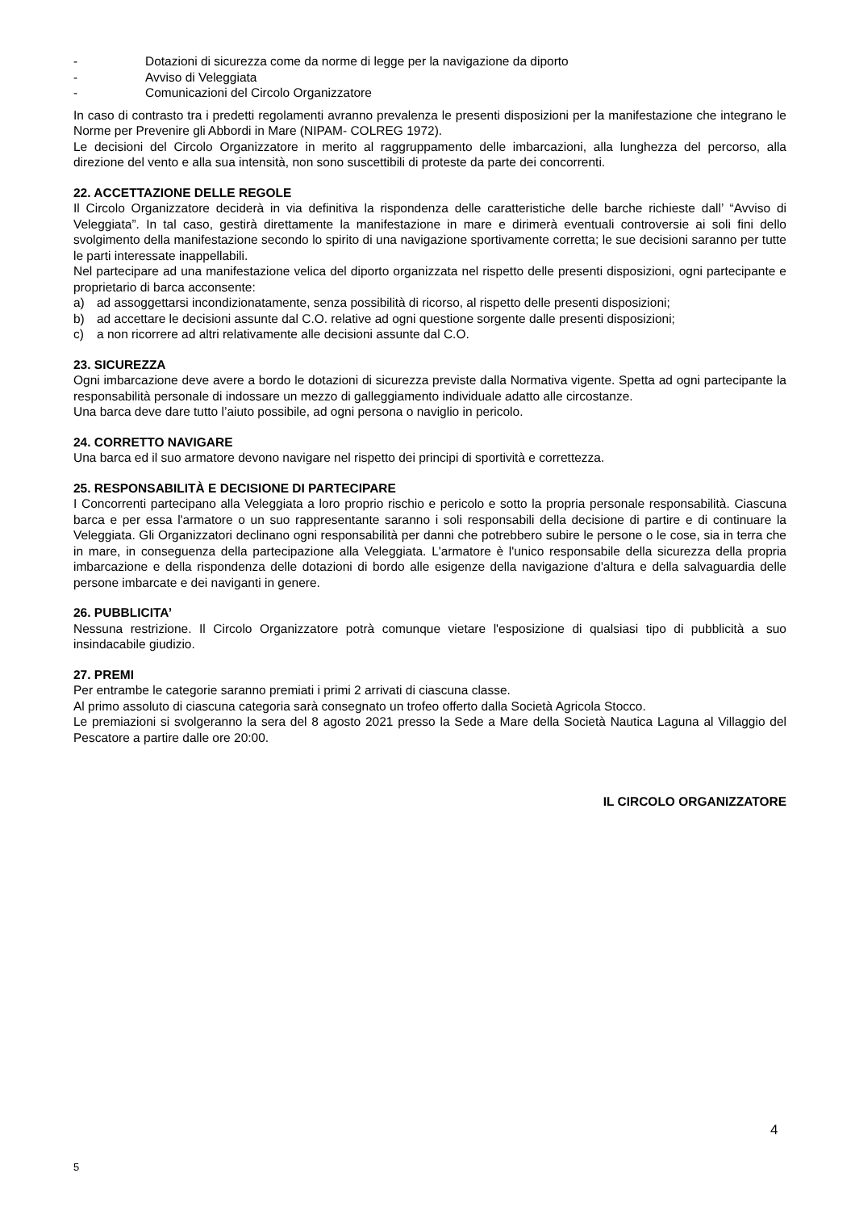- Dotazioni di sicurezza come da norme di legge per la navigazione da diporto
- Avviso di Veleggiata
- Comunicazioni del Circolo Organizzatore
In caso di contrasto tra i predetti regolamenti avranno prevalenza le presenti disposizioni per la manifestazione che integrano le Norme per Prevenire gli Abbordi in Mare (NIPAM- COLREG 1972).
Le decisioni del Circolo Organizzatore in merito al raggruppamento delle imbarcazioni, alla lunghezza del percorso, alla direzione del vento e alla sua intensità, non sono suscettibili di proteste da parte dei concorrenti.
22. ACCETTAZIONE DELLE REGOLE
Il Circolo Organizzatore deciderà in via definitiva la rispondenza delle caratteristiche delle barche richieste dall’ “Avviso di Veleggiata”. In tal caso, gestirà direttamente la manifestazione in mare e dirimerà eventuali controversie ai soli fini dello svolgimento della manifestazione secondo lo spirito di una navigazione sportivamente corretta; le sue decisioni saranno per tutte le parti interessate inappellabili.
Nel partecipare ad una manifestazione velica del diporto organizzata nel rispetto delle presenti disposizioni, ogni partecipante e proprietario di barca acconsente:
a) ad assoggettarsi incondizionatamente, senza possibilità di ricorso, al rispetto delle presenti disposizioni;
b) ad accettare le decisioni assunte dal C.O. relative ad ogni questione sorgente dalle presenti disposizioni;
c) a non ricorrere ad altri relativamente alle decisioni assunte dal C.O.
23. SICUREZZA
Ogni imbarcazione deve avere a bordo le dotazioni di sicurezza previste dalla Normativa vigente. Spetta ad ogni partecipante la responsabilità personale di indossare un mezzo di galleggiamento individuale adatto alle circostanze.
Una barca deve dare tutto l’aiuto possibile, ad ogni persona o naviglio in pericolo.
24. CORRETTO NAVIGARE
Una barca ed il suo armatore devono navigare nel rispetto dei principi di sportività e correttezza.
25. RESPONSABILITÀ E DECISIONE DI PARTECIPARE
I Concorrenti partecipano alla Veleggiata a loro proprio rischio e pericolo e sotto la propria personale responsabilità. Ciascuna barca e per essa l'armatore o un suo rappresentante saranno i soli responsabili della decisione di partire e di continuare la Veleggiata. Gli Organizzatori declinano ogni responsabilità per danni che potrebbero subire le persone o le cose, sia in terra che in mare, in conseguenza della partecipazione alla Veleggiata. L'armatore è l'unico responsabile della sicurezza della propria imbarcazione e della rispondenza delle dotazioni di bordo alle esigenze della navigazione d'altura e della salvaguardia delle persone imbarcate e dei naviganti in genere.
26. PUBBLICITA’
Nessuna restrizione. Il Circolo Organizzatore potrà comunque vietare l'esposizione di qualsiasi tipo di pubblicità a suo insindacabile giudizio.
27. PREMI
Per entrambe le categorie saranno premiati i primi 2 arrivati di ciascuna classe.
Al primo assoluto di ciascuna categoria sarà consegnato un trofeo offerto dalla Società Agricola Stocco.
Le premiazioni si svolgeranno la sera del 8 agosto 2021 presso la Sede a Mare della Società Nautica Laguna al Villaggio del Pescatore a partire dalle ore 20:00.
IL CIRCOLO ORGANIZZATORE
4
5